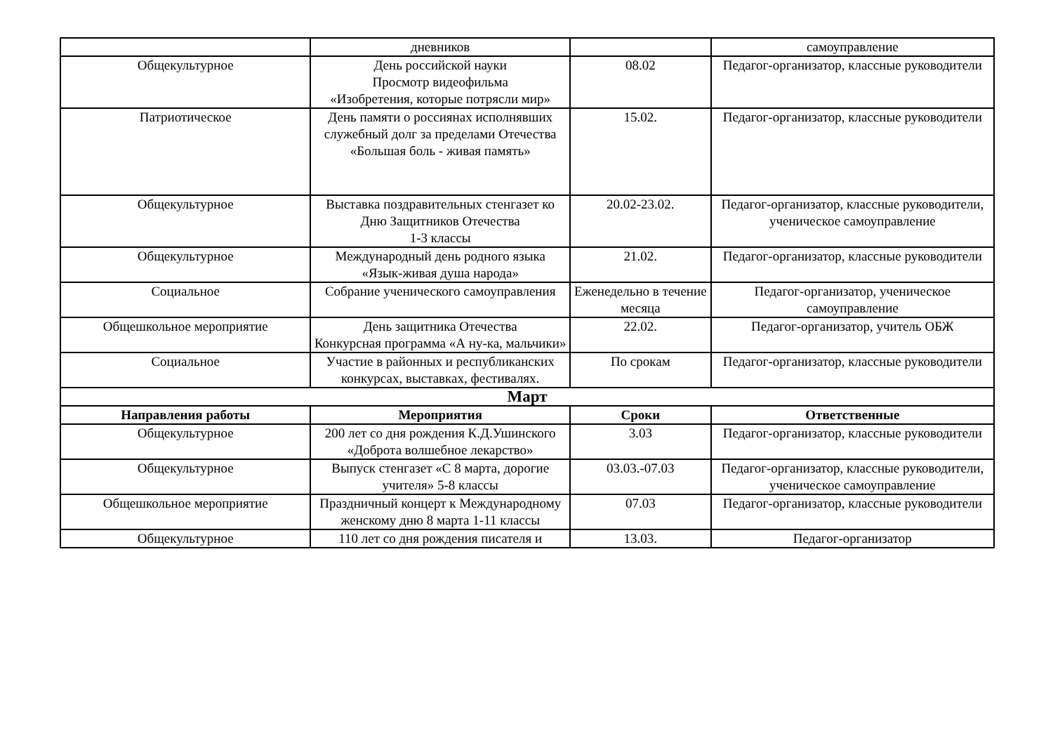| | дневников | | самоуправление |
| Общекультурное | День российской науки Просмотр видеофильма «Изобретения, которые потрясли мир» | 08.02 | Педагог-организатор, классные руководители |
| Патриотическое | День памяти о россиянах исполнявших служебный долг за пределами Отечества «Большая боль - живая память» | 15.02. | Педагог-организатор, классные руководители |
| Общекультурное | Выставка поздравительных стенгазет ко Дню Защитников Отечества 1-3 классы | 20.02-23.02. | Педагог-организатор, классные руководители, ученическое самоуправление |
| Общекультурное | Международный день родного языка «Язык-живая душа народа» | 21.02. | Педагог-организатор, классные руководители |
| Социальное | Собрание ученического самоуправления | Еженедельно в течение месяца | Педагог-организатор, ученическое самоуправление |
| Общешкольное мероприятие | День защитника Отечества Конкурсная программа «А ну-ка, мальчики» | 22.02. | Педагог-организатор, учитель ОБЖ |
| Социальное | Участие в районных и республиканских конкурсах, выставках, фестивалях. | По срокам | Педагог-организатор, классные руководители |
| Март | | | |
| Направления работы | Мероприятия | Сроки | Ответственные |
| Общекультурное | 200 лет со дня рождения К.Д.Ушинского «Доброта волшебное лекарство» | 3.03 | Педагог-организатор, классные руководители |
| Общекультурное | Выпуск стенгазет «С 8 марта, дорогие учителя» 5-8 классы | 03.03.-07.03 | Педагог-организатор, классные руководители, ученическое самоуправление |
| Общешкольное мероприятие | Праздничный концерт к Международному женскому дню 8 марта 1-11 классы | 07.03 | Педагог-организатор, классные руководители |
| Общекультурное | 110 лет со дня рождения писателя и | 13.03. | Педагог-организатор |